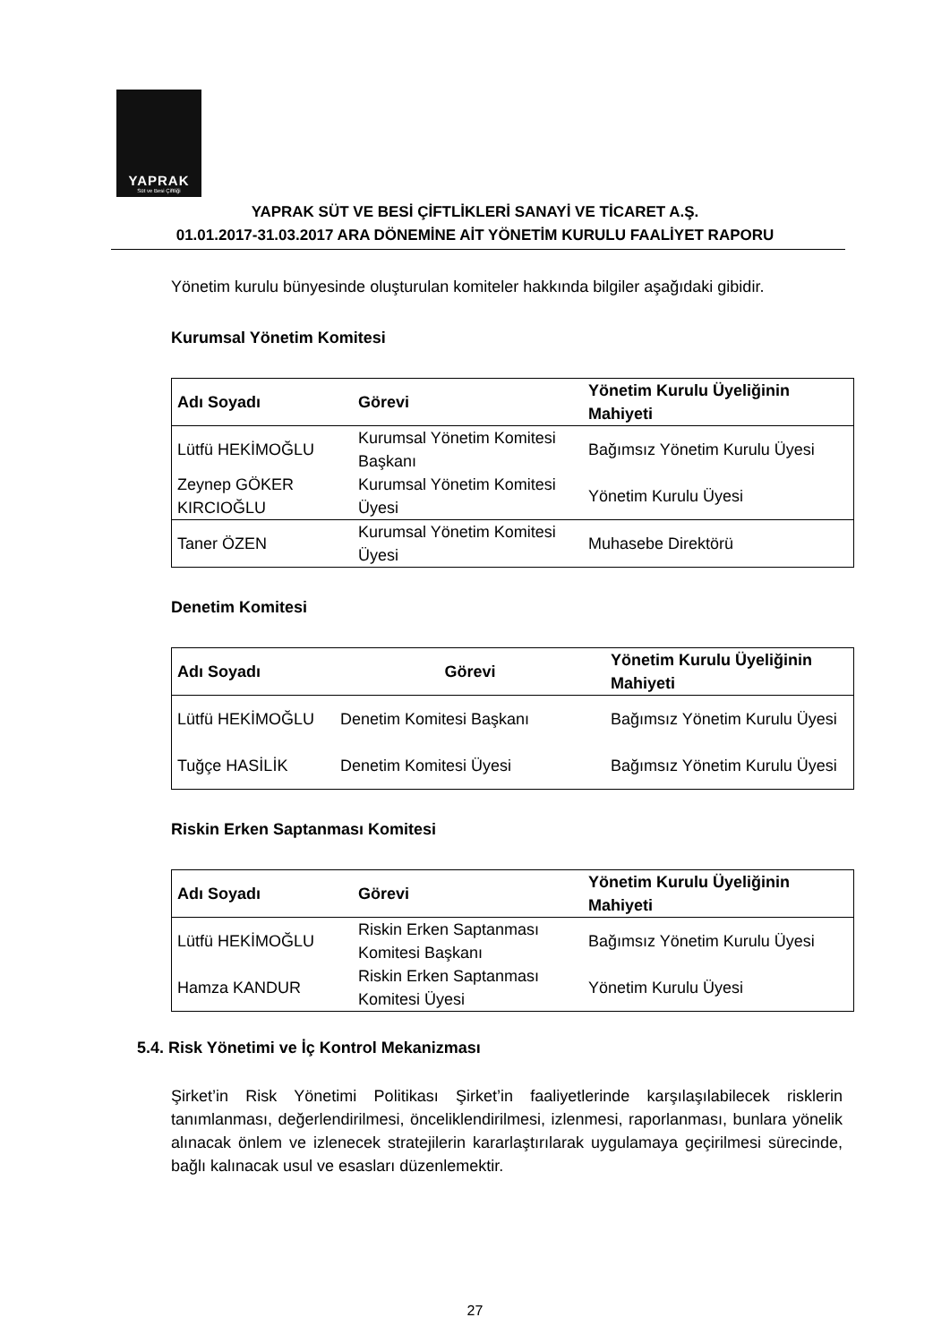YAPRAK
Süt ve Besi Çiftliği
YAPRAK SÜT VE BESİ ÇİFTLİKLERİ SANAYİ VE TİCARET A.Ş.
01.01.2017-31.03.2017 ARA DÖNEMİNE AİT YÖNETİM KURULU FAALİYET RAPORU
Yönetim kurulu bünyesinde oluşturulan komiteler hakkında bilgiler aşağıdaki gibidir.
Kurumsal Yönetim Komitesi
| Adı Soyadı | Görevi | Yönetim Kurulu Üyeliğinin Mahiyeti |
| --- | --- | --- |
| Lütfü HEKİMOĞLU | Kurumsal Yönetim Komitesi Başkanı | Bağımsız Yönetim Kurulu Üyesi |
| Zeynep GÖKER KIRCIOĞLU | Kurumsal Yönetim Komitesi Üyesi | Yönetim Kurulu Üyesi |
| Taner ÖZEN | Kurumsal Yönetim Komitesi Üyesi | Muhasebe Direktörü |
Denetim Komitesi
| Adı Soyadı | Görevi | Yönetim Kurulu Üyeliğinin Mahiyeti |
| --- | --- | --- |
| Lütfü HEKİMOĞLU | Denetim Komitesi Başkanı | Bağımsız Yönetim Kurulu Üyesi |
| Tuğçe HASİLİK | Denetim Komitesi Üyesi | Bağımsız Yönetim Kurulu Üyesi |
Riskin Erken Saptanması Komitesi
| Adı Soyadı | Görevi | Yönetim Kurulu Üyeliğinin Mahiyeti |
| --- | --- | --- |
| Lütfü HEKİMOĞLU | Riskin Erken Saptanması Komitesi Başkanı | Bağımsız Yönetim Kurulu Üyesi |
| Hamza KANDUR | Riskin Erken Saptanması Komitesi Üyesi | Yönetim Kurulu Üyesi |
5.4. Risk Yönetimi ve İç Kontrol Mekanizması
Şirket’in Risk Yönetimi Politikası Şirket’in faaliyetlerinde karşılaşılabilecek risklerin tanımlanması, değerlendirilmesi, önceliklendirilmesi, izlenmesi, raporlanması, bunlara yönelik alınacak önlem ve izlenecek stratejilerin kararlaştırılarak uygulamaya geçirilmesi sürecinde, bağlı kalınacak usul ve esasları düzenlemektir.
27